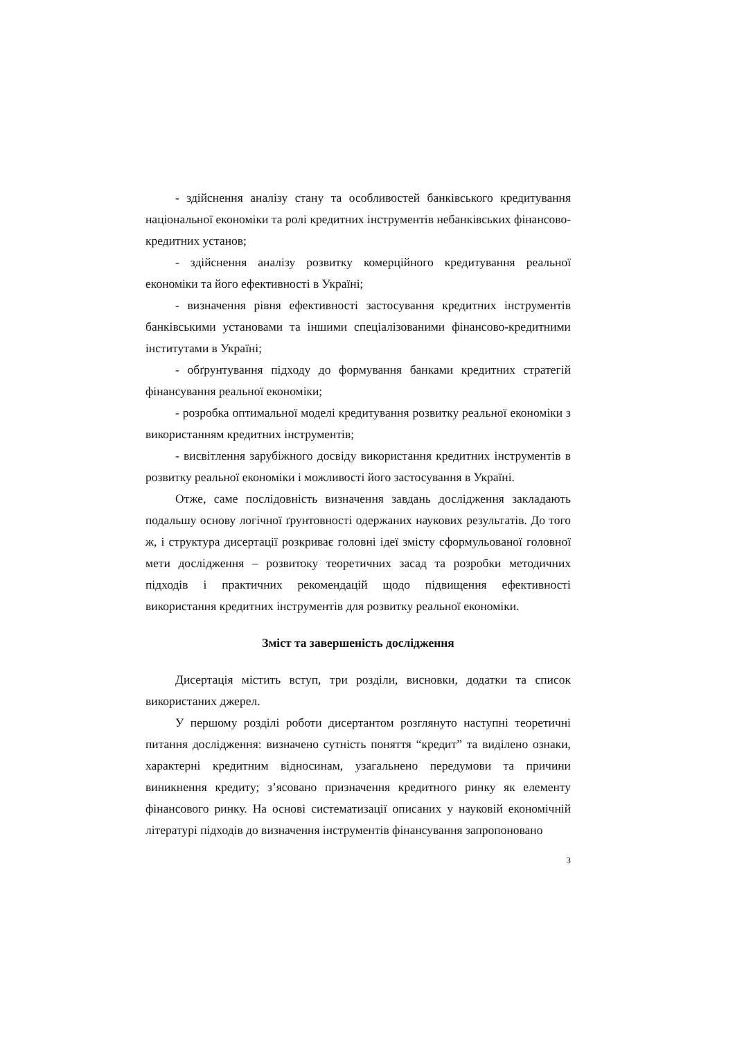- здійснення аналізу стану та особливостей банківського кредитування національної економіки та ролі кредитних інструментів небанківських фінансово-кредитних установ;
- здійснення аналізу розвитку комерційного кредитування реальної економіки та його ефективності в Україні;
- визначення рівня ефективності застосування кредитних інструментів банківськими установами та іншими спеціалізованими фінансово-кредитними інститутами в Україні;
- обґрунтування підходу до формування банками кредитних стратегій фінансування реальної економіки;
- розробка оптимальної моделі кредитування розвитку реальної економіки з використанням кредитних інструментів;
- висвітлення зарубіжного досвіду використання кредитних інструментів в розвитку реальної економіки і можливості його застосування в Україні.
Отже, саме послідовність визначення завдань дослідження закладають подальшу основу логічної ґрунтовності одержаних наукових результатів. До того ж, і структура дисертації розкриває головні ідеї змісту сформульованої головної мети дослідження – розвитоку теоретичних засад та розробки методичних підходів і практичних рекомендацій щодо підвищення ефективності використання кредитних інструментів для розвитку реальної економіки.
Зміст та завершеність дослідження
Дисертація містить вступ, три розділи, висновки, додатки та список використаних джерел.
У першому розділі роботи дисертантом розглянуто наступні теоретичні питання дослідження: визначено сутність поняття “кредит” та виділено ознаки, характерні кредитним відносинам, узагальнено передумови та причини виникнення кредиту; з’ясовано призначення кредитного ринку як елементу фінансового ринку. На основі систематизації описаних у науковій економічній літературі підходів до визначення інструментів фінансування запропоновано
3